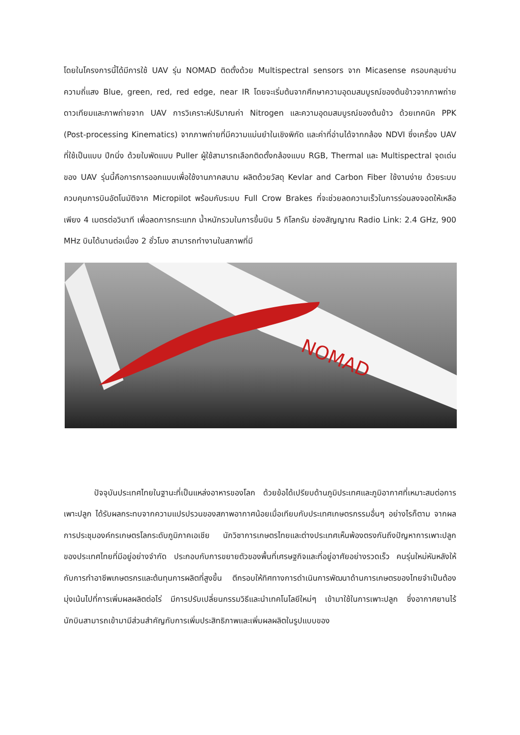โดยในโครงการนี้ได้มีการใช้ UAV รุ่น NOMAD ติดตั้งด้วย Multispectral sensors จาก Micasense ครอบคลุมย่านความถี่แสง Blue, green, red, red edge, near IR โดยจะเริ่มต้นจากศึกษาความอุดมสมบูรณ์ของต้นข้าวจากภาพถ่ายดาวเทียมและภาพถ่ายจาก UAV การวิเคราะห์ปริมาณค่า Nitrogen และความอุดมสมบูรณ์ของต้นข้าว ด้วยเทคนิค PPK (Post-processing Kinematics) จากภาพถ่ายที่มีความแม่นยำในเชิงพิกัด และค่าที่อ่านได้จากกล้อง NDVI ซึ่งเครื่อง UAV ที่ใช้เป็นแบบ ปีกนิ่ง ด้วยใบพัดแบบ Puller ผู้ใช้สามารถเลือกติดตั้งกล้องแบบ RGB, Thermal และ Multispectral จุดเด่นของ UAV รุ่นนี้คือการการออกแบบเพื่อใช้งานภาคสนาม ผลิตด้วยวัสดุ Kevlar and Carbon Fiber ใช้งานง่าย ด้วยระบบควบคุมการบินอัตโนมัติจาก Micropilot พร้อมกับระบบ Full Crow Brakes ที่จะช่วยลดความเร็วในการร่อนลงจอดให้เหลือเพียง 4 เมตรต่อวินาที เพื่อลดการกระแทก น้ำหนักรวมในการขึ้นบิน 5 กิโลกรัม ช่องสัญญาณ Radio Link: 2.4 GHz, 900 MHz บินได้นานต่อเนื่อง 2 ชั่วโมง สามารถทำงานในสภาพที่มี
NOMAD
ปัจจุบันประเทศไทยในฐานะที่เป็นแหล่งอาหารของโลก ด้วยข้อได้เปรียบด้านภูมิประเทศและภูมิอากาศที่เหมาะสมต่อการเพาะปลูก ได้รับผลกระทบจากความแปรปรวนของสภาพอากาศน้อยเมื่อเทียบกับประเทศเกษตรกรรมอื่นๆ อย่างไรก็ตาม จากผลการประชุมองค์กรเกษตรโลกระดับภูมิภาคเอเชีย นักวิชาการเกษตรไทยและต่างประเทศเห็นพ้องตรงกันถึงปัญหาการเพาะปลูกของประเทศไทยที่มีอยู่อย่างจำกัด ประกอบกับการขยายตัวของพื้นที่เศรษฐกิจและที่อยู่อาศัยอย่างรวดเร็ว คนรุ่นใหม่หันหลังให้กับการทำอาชีพเกษตรกรและต้นทุนการผลิตที่สูงขึ้น ตีกรอบให้ทิศทางการดำเนินการพัฒนาด้านการเกษตรของไทยจำเป็นต้องมุ่งเน้นไปที่การเพิ่มผลผลิตต่อไร่ มีการปรับเปลี่ยนกรรมวิธีและนำเทคโนโลยีใหม่ๆ เข้ามาใช้ในการเพาะปลูก ซึ่งอากาศยานไร้นักบินสามารถเข้ามามีส่วนสำคัญกับการเพิ่มประสิทธิภาพและเพิ่มผลผลิตในรูปแบบของ